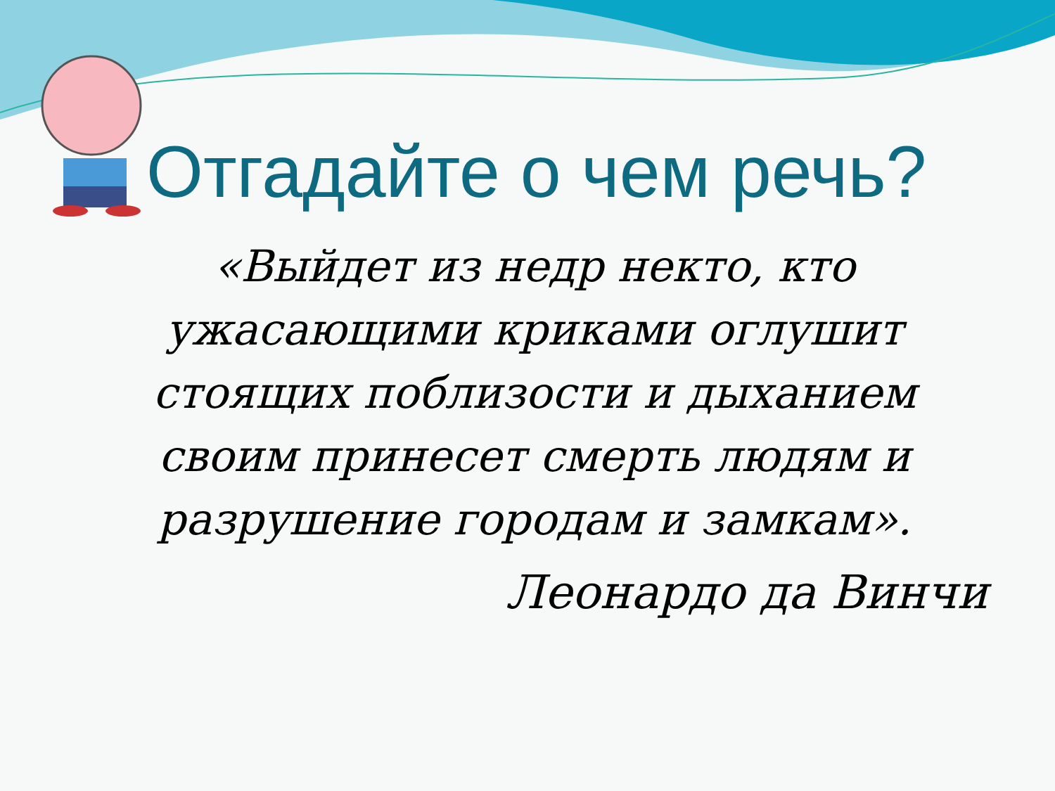Отгадайте о чем речь?
«Выйдет из недр некто, кто ужасающими криками оглушит стоящих поблизости и дыханием своим принесет смерть людям и разрушение городам и замкам».
Леонардо да Винчи